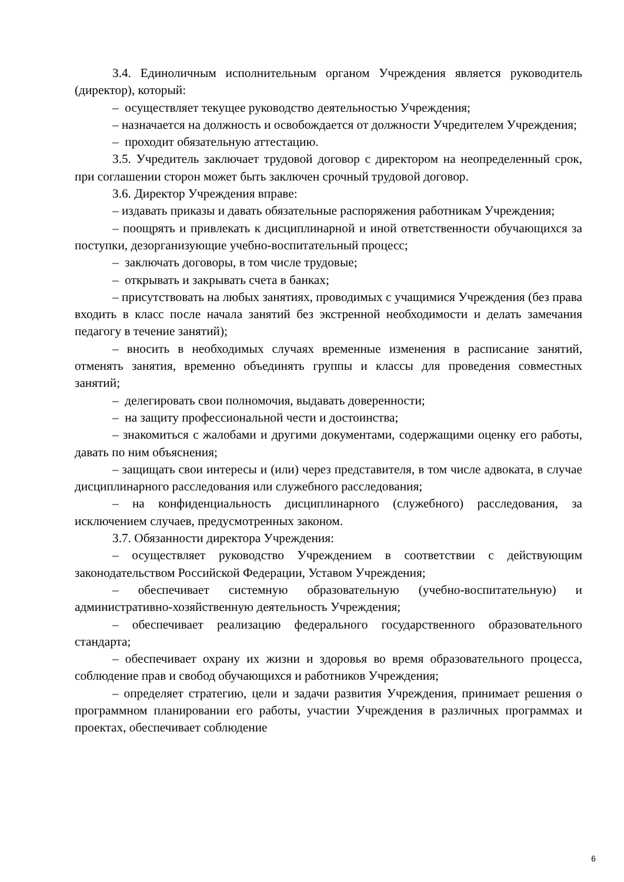3.4. Единоличным исполнительным органом Учреждения является руководитель (директор), который:
– осуществляет текущее руководство деятельностью Учреждения;
– назначается на должность и освобождается от должности Учредителем Учреждения;
– проходит обязательную аттестацию.
3.5. Учредитель заключает трудовой договор с директором на неопределенный срок, при соглашении сторон может быть заключен срочный трудовой договор.
3.6. Директор Учреждения вправе:
– издавать приказы и давать обязательные распоряжения работникам Учреждения;
– поощрять и привлекать к дисциплинарной и иной ответственности обучающихся за поступки, дезорганизующие учебно-воспитательный процесс;
– заключать договоры, в том числе трудовые;
– открывать и закрывать счета в банках;
– присутствовать на любых занятиях, проводимых с учащимися Учреждения (без права входить в класс после начала занятий без экстренной необходимости и делать замечания педагогу в течение занятий);
– вносить в необходимых случаях временные изменения в расписание занятий, отменять занятия, временно объединять группы и классы для проведения совместных занятий;
– делегировать свои полномочия, выдавать доверенности;
– на защиту профессиональной чести и достоинства;
– знакомиться с жалобами и другими документами, содержащими оценку его работы, давать по ним объяснения;
– защищать свои интересы и (или) через представителя, в том числе адвоката, в случае дисциплинарного расследования или служебного расследования;
– на конфиденциальность дисциплинарного (служебного) расследования, за исключением случаев, предусмотренных законом.
3.7. Обязанности директора Учреждения:
– осуществляет руководство Учреждением в соответствии с действующим законодательством Российской Федерации, Уставом Учреждения;
– обеспечивает системную образовательную (учебно-воспитательную) и административно-хозяйственную деятельность Учреждения;
– обеспечивает реализацию федерального государственного образовательного стандарта;
– обеспечивает охрану их жизни и здоровья во время образовательного процесса, соблюдение прав и свобод обучающихся и работников Учреждения;
– определяет стратегию, цели и задачи развития Учреждения, принимает решения о программном планировании его работы, участии Учреждения в различных программах и проектах, обеспечивает соблюдение
6